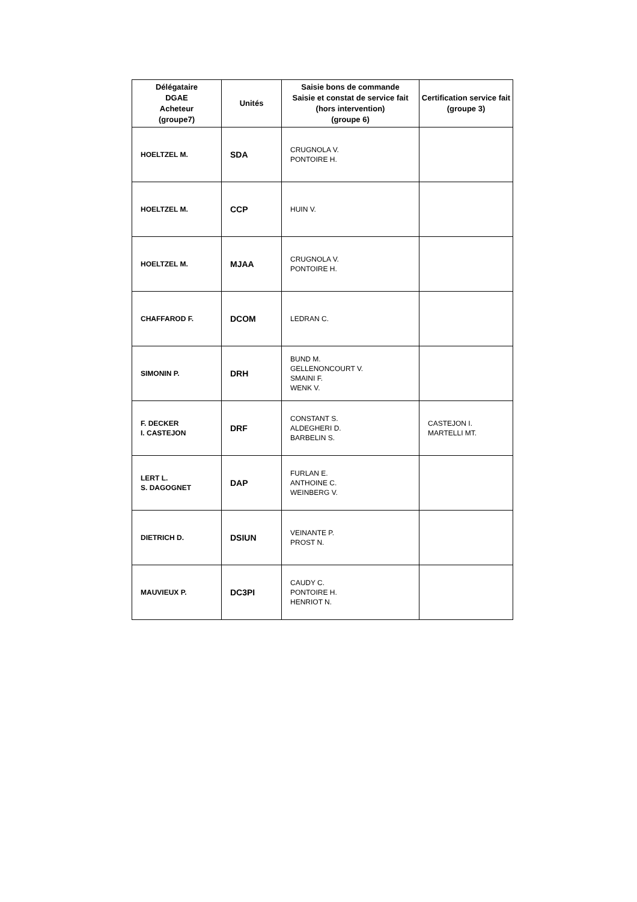| Délégataire DGAE Acheteur (groupe7) | Unités | Saisie bons de commande Saisie et constat de service fait (hors intervention) (groupe 6) | Certification service fait (groupe 3) |
| --- | --- | --- | --- |
| HOELTZEL M. | SDA | CRUGNOLA V. PONTOIRE H. | |
| HOELTZEL M. | CCP | HUIN V. | |
| HOELTZEL M. | MJAA | CRUGNOLA V. PONTOIRE H. | |
| CHAFFAROD F. | DCOM | LEDRAN C. | |
| SIMONIN P. | DRH | BUND M. GELLENONCOURT V. SMAINI F. WENK V. | |
| F. DECKER I. CASTEJON | DRF | CONSTANT S. ALDEGHERI D. BARBELIN S. | CASTEJON I. MARTELLI MT. |
| LERT L. S. DAGOGNET | DAP | FURLAN E. ANTHOINE C. WEINBERG V. | |
| DIETRICH D. | DSIUN | VEINANTE P. PROST N. | |
| MAUVIEUX P. | DC3PI | CAUDY C. PONTOIRE H. HENRIOT N. | |